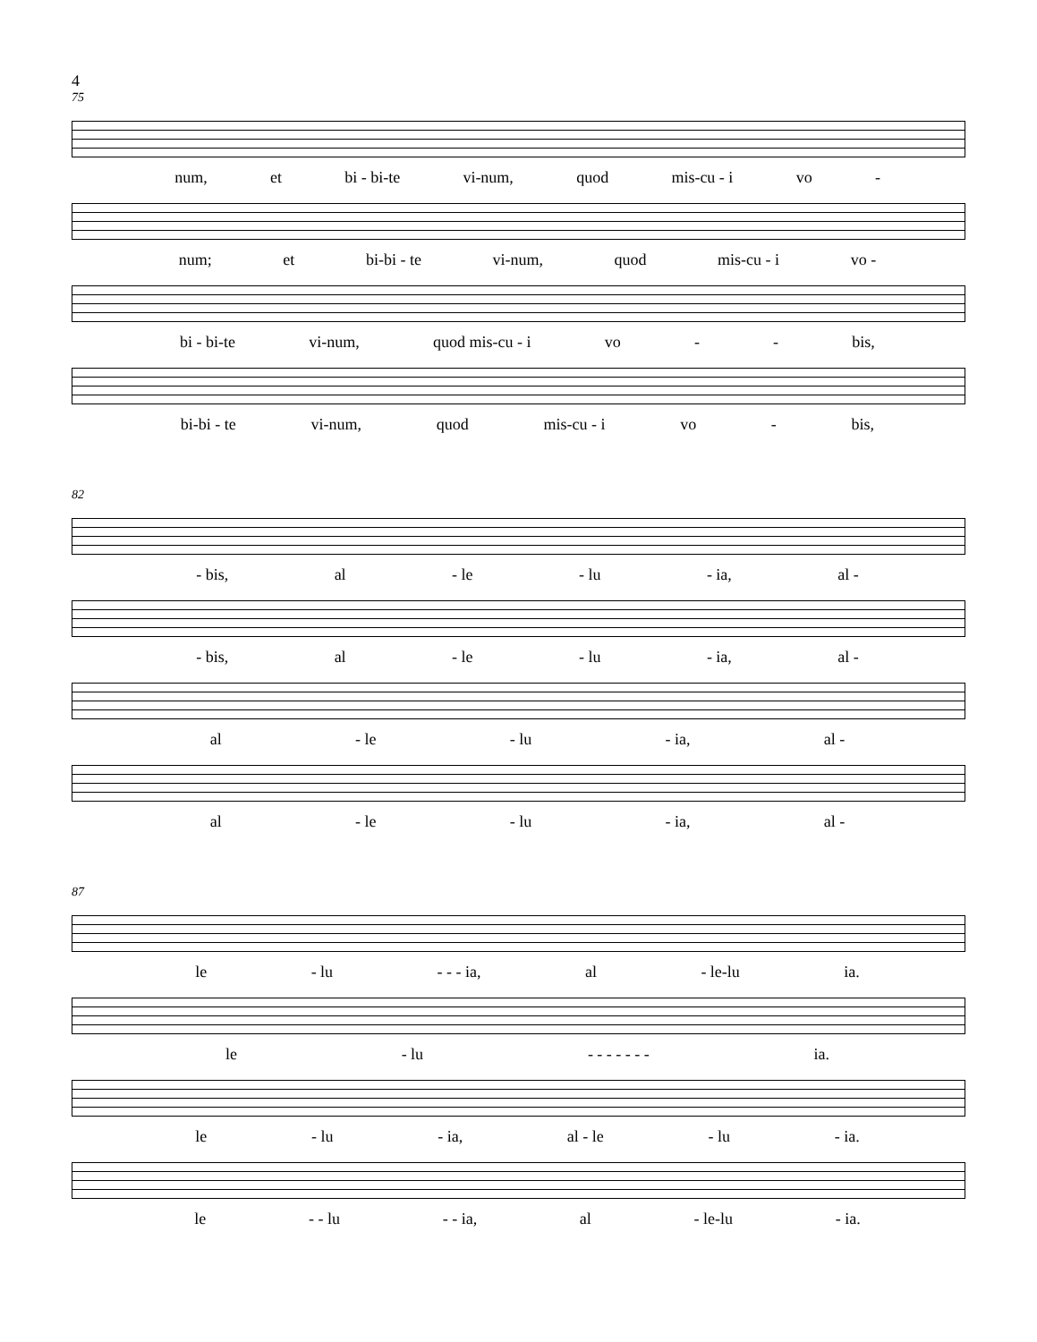4
75
num, et bi - bi-te vi-num, quod mis-cu - i vo -
num; et bi-bi - te vi-num, quod mis-cu - i vo -
bi - bi-te vi-num, quod mis-cu - i vo - - bis,
bi-bi - te vi-num, quod mis-cu - i vo - bis,
82
- bis, al - le - lu - ia, al -
- bis, al - le - lu - ia, al -
al - le - lu - ia, al -
al - le - lu - ia, al -
87
le - lu - - - ia, al - le-lu ia.
le - lu - - - - - - - ia.
le - lu - ia, al - le - lu - ia.
le - - lu - - ia, al - le-lu - ia.